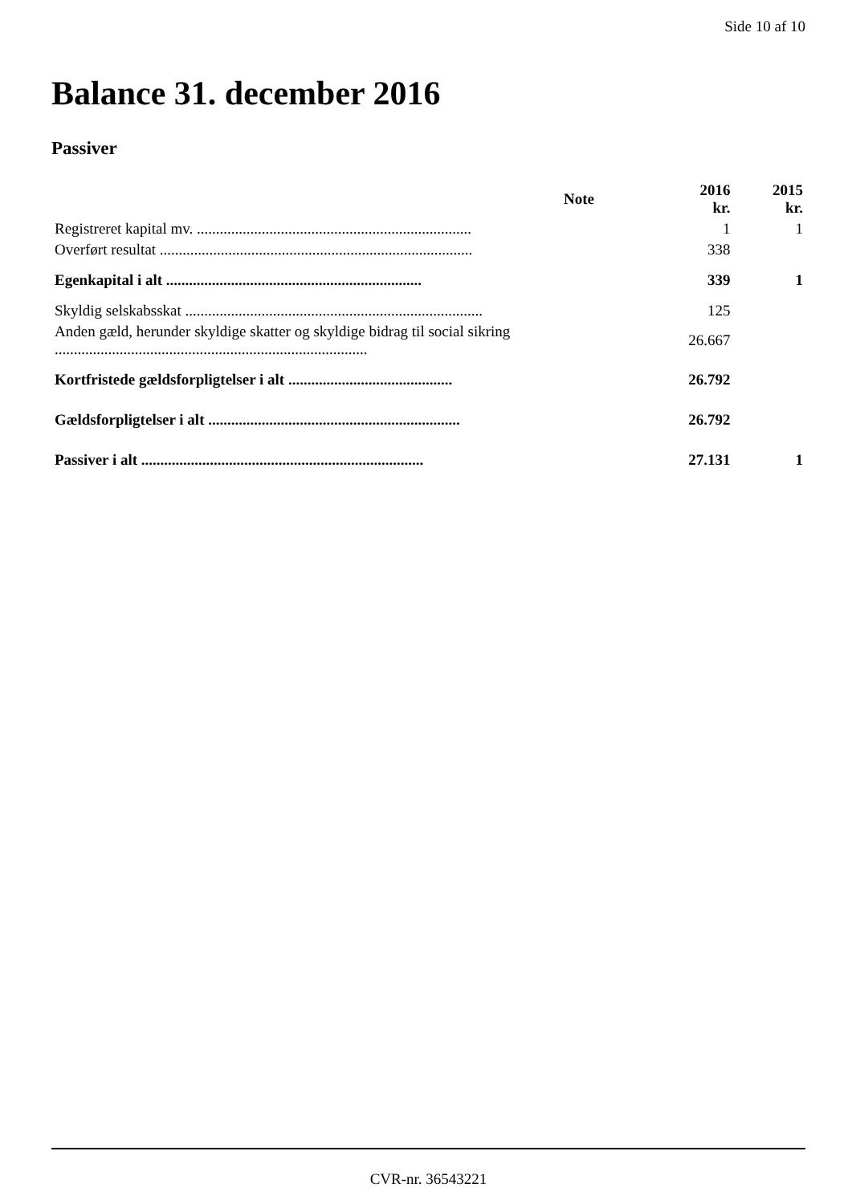Side 10 af 10
Balance 31. december 2016
Passiver
| | Note | 2016 kr. | 2015 kr. |
| --- | --- | --- | --- |
| Registreret kapital mv. ........................................................................ | | 1 | 1 |
| Overført resultat .................................................................................. | | 338 | |
| Egenkapital i alt ................................................................... | | 339 | 1 |
| Skyldig selskabsskat .............................................................................. | | 125 | |
| Anden gæld, herunder skyldige skatter og skyldige bidrag til social sikring .................................................................................. | | 26.667 | |
| Kortfristede gældsforpligtelser i alt ........................................... | | 26.792 | |
| Gældsforpligtelser i alt .................................................................. | | 26.792 | |
| Passiver i alt .......................................................................... | | 27.131 | 1 |
CVR-nr. 36543221